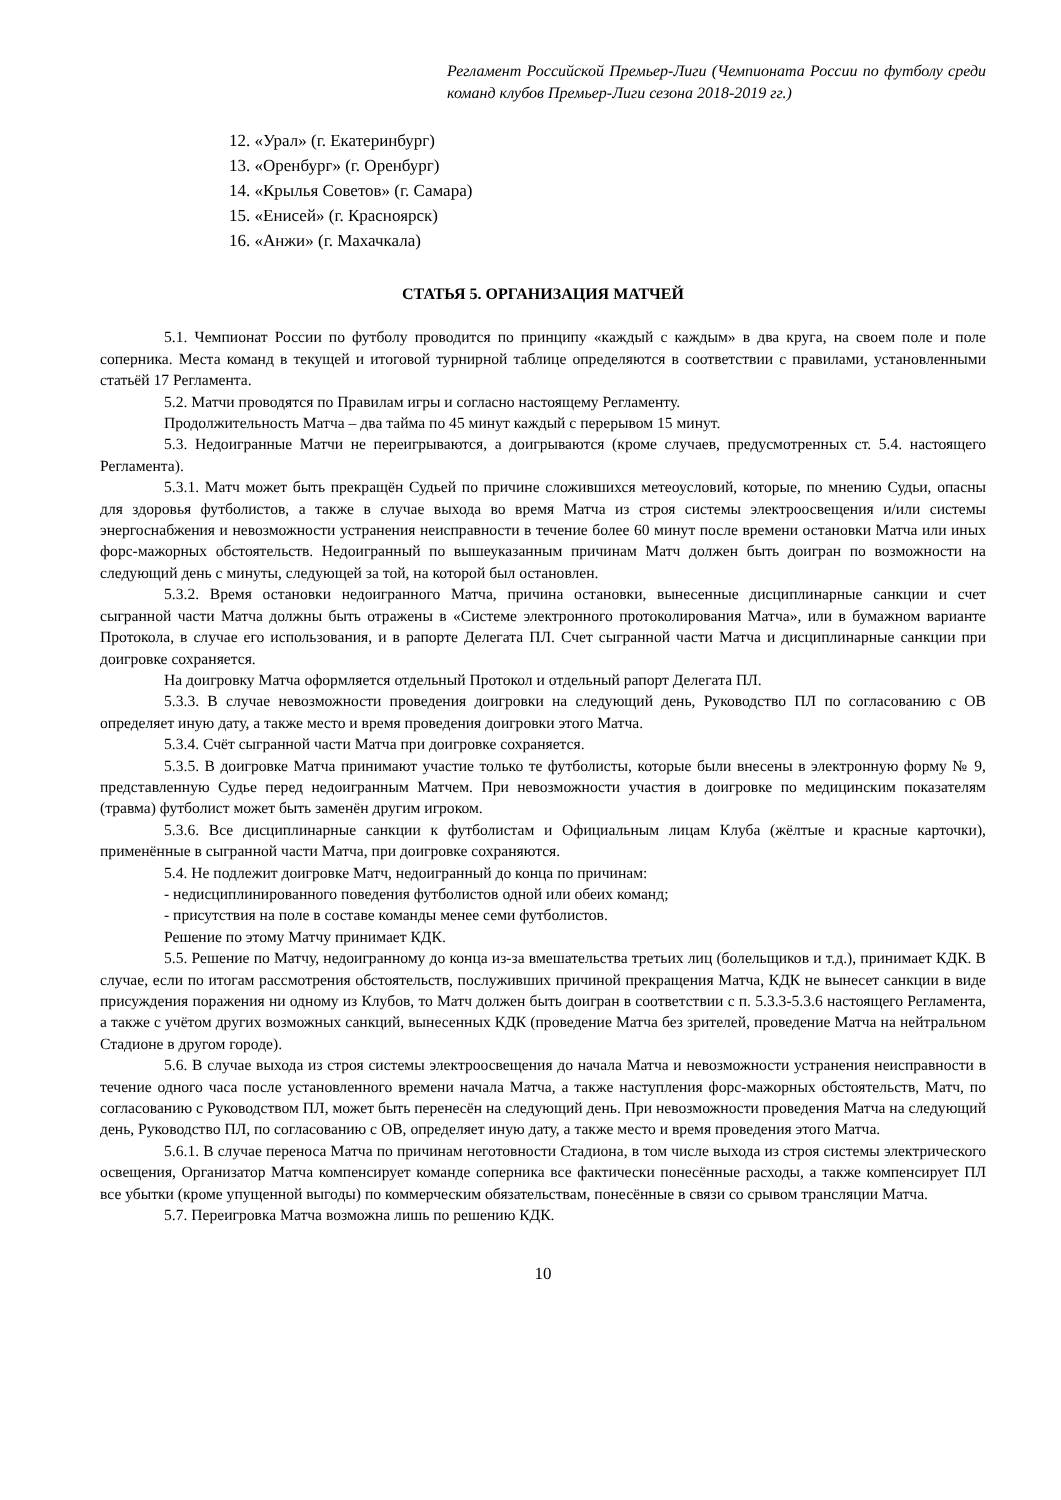Регламент Российской Премьер-Лиги (Чемпионата России по футболу среди команд клубов Премьер-Лиги сезона 2018-2019 гг.)
12. «Урал» (г. Екатеринбург)
13. «Оренбург» (г. Оренбург)
14. «Крылья Советов» (г. Самара)
15. «Енисей» (г. Красноярск)
16. «Анжи» (г. Махачкала)
СТАТЬЯ 5. ОРГАНИЗАЦИЯ МАТЧЕЙ
5.1. Чемпионат России по футболу проводится по принципу «каждый с каждым» в два круга, на своем поле и поле соперника. Места команд в текущей и итоговой турнирной таблице определяются в соответствии с правилами, установленными статьёй 17 Регламента.
5.2. Матчи проводятся по Правилам игры и согласно настоящему Регламенту.
Продолжительность Матча – два тайма по 45 минут каждый с перерывом 15 минут.
5.3. Недоигранные Матчи не переигрываются, а доигрываются (кроме случаев, предусмотренных ст. 5.4. настоящего Регламента).
5.3.1. Матч может быть прекращён Судьей по причине сложившихся метеоусловий, которые, по мнению Судьи, опасны для здоровья футболистов, а также в случае выхода во время Матча из строя системы электроосвещения и/или системы энергоснабжения и невозможности устранения неисправности в течение более 60 минут после времени остановки Матча или иных форс-мажорных обстоятельств. Недоигранный по вышеуказанным причинам Матч должен быть доигран по возможности на следующий день с минуты, следующей за той, на которой был остановлен.
5.3.2. Время остановки недоигранного Матча, причина остановки, вынесенные дисциплинарные санкции и счет сыгранной части Матча должны быть отражены в «Системе электронного протоколирования Матча», или в бумажном варианте Протокола, в случае его использования, и в рапорте Делегата ПЛ. Счет сыгранной части Матча и дисциплинарные санкции при доигровке сохраняется.
На доигровку Матча оформляется отдельный Протокол и отдельный рапорт Делегата ПЛ.
5.3.3. В случае невозможности проведения доигровки на следующий день, Руководство ПЛ по согласованию с ОВ определяет иную дату, а также место и время проведения доигровки этого Матча.
5.3.4. Счёт сыгранной части Матча при доигровке сохраняется.
5.3.5. В доигровке Матча принимают участие только те футболисты, которые были внесены в электронную форму № 9, представленную Судье перед недоигранным Матчем. При невозможности участия в доигровке по медицинским показателям (травма) футболист может быть заменён другим игроком.
5.3.6. Все дисциплинарные санкции к футболистам и Официальным лицам Клуба (жёлтые и красные карточки), применённые в сыгранной части Матча, при доигровке сохраняются.
5.4. Не подлежит доигровке Матч, недоигранный до конца по причинам:
- недисциплинированного поведения футболистов одной или обеих команд;
- присутствия на поле в составе команды менее семи футболистов.
Решение по этому Матчу принимает КДК.
5.5. Решение по Матчу, недоигранному до конца из-за вмешательства третьих лиц (болельщиков и т.д.), принимает КДК. В случае, если по итогам рассмотрения обстоятельств, послуживших причиной прекращения Матча, КДК не вынесет санкции в виде присуждения поражения ни одному из Клубов, то Матч должен быть доигран в соответствии с п. 5.3.3-5.3.6 настоящего Регламента, а также с учётом других возможных санкций, вынесенных КДК (проведение Матча без зрителей, проведение Матча на нейтральном Стадионе в другом городе).
5.6. В случае выхода из строя системы электроосвещения до начала Матча и невозможности устранения неисправности в течение одного часа после установленного времени начала Матча, а также наступления форс-мажорных обстоятельств, Матч, по согласованию с Руководством ПЛ, может быть перенесён на следующий день. При невозможности проведения Матча на следующий день, Руководство ПЛ, по согласованию с ОВ, определяет иную дату, а также место и время проведения этого Матча.
5.6.1. В случае переноса Матча по причинам неготовности Стадиона, в том числе выхода из строя системы электрического освещения, Организатор Матча компенсирует команде соперника все фактически понесённые расходы, а также компенсирует ПЛ все убытки (кроме упущенной выгоды) по коммерческим обязательствам, понесённые в связи со срывом трансляции Матча.
5.7. Переигровка Матча возможна лишь по решению КДК.
10